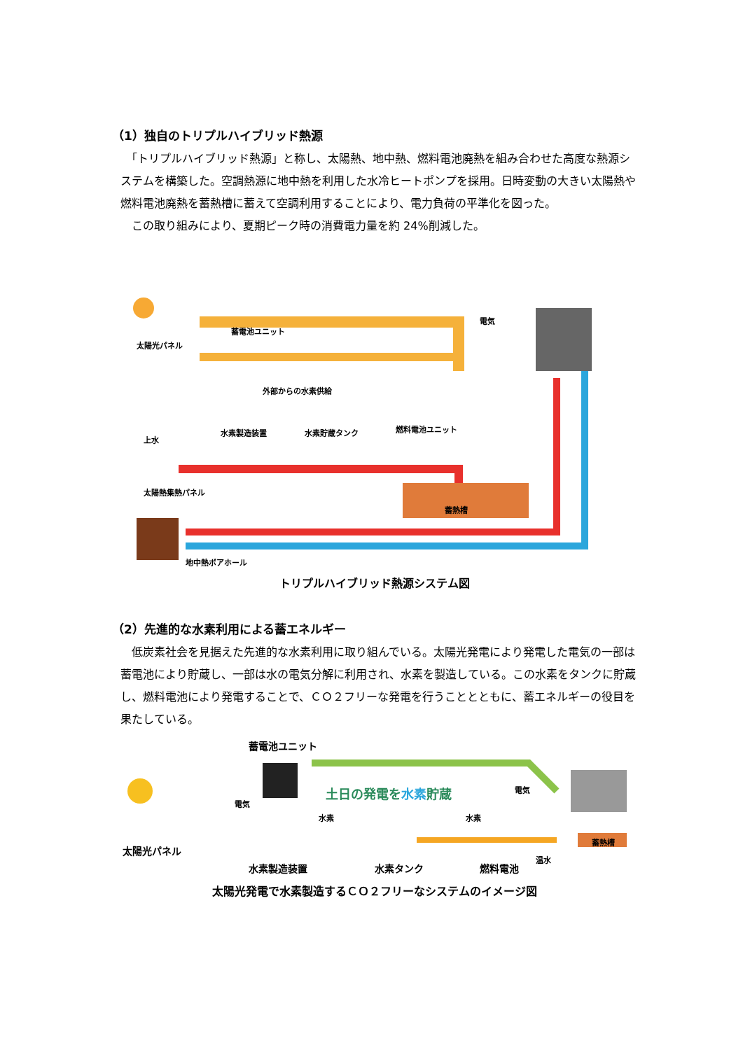（1）独自のトリプルハイブリッド熱源
　「トリプルハイブリッド熱源」と称し、太陽熱、地中熱、燃料電池廃熱を組み合わせた高度な熱源システムを構築した。空調熱源に地中熱を利用した水冷ヒートポンプを採用。日時変動の大きい太陽熱や燃料電池廃熱を蓄熱槽に蓄えて空調利用することにより、電力負荷の平準化を図った。
　この取り組みにより、夏期ピーク時の消費電力量を約 24%削減した。
太陽光パネル
蓄電池ユニット
外部からの水素供給
電気
水素製造装置 水素貯蔵タンク 燃料電池ユニット
上水
太陽熱集熱パネル
蓄熱槽
地中熱ボアホール
トリプルハイブリッド熱源システム図
（2）先進的な水素利用による蓄エネルギー
　低炭素社会を見据えた先進的な水素利用に取り組んでいる。太陽光発電により発電した電気の一部は蓄電池により貯蔵し、一部は水の電気分解に利用され、水素を製造している。この水素をタンクに貯蔵し、燃料電池により発電することで、ＣＯ２フリーな発電を行うこととともに、蓄エネルギーの役目を果たしている。
蓄電池ユニット
土日の発電を水素貯蔵
電気
電気
水素 水素
太陽光パネル
水素製造装置 水素タンク 燃料電池
温水
蓄熱槽
太陽光発電で水素製造するＣＯ２フリーなシステムのイメージ図